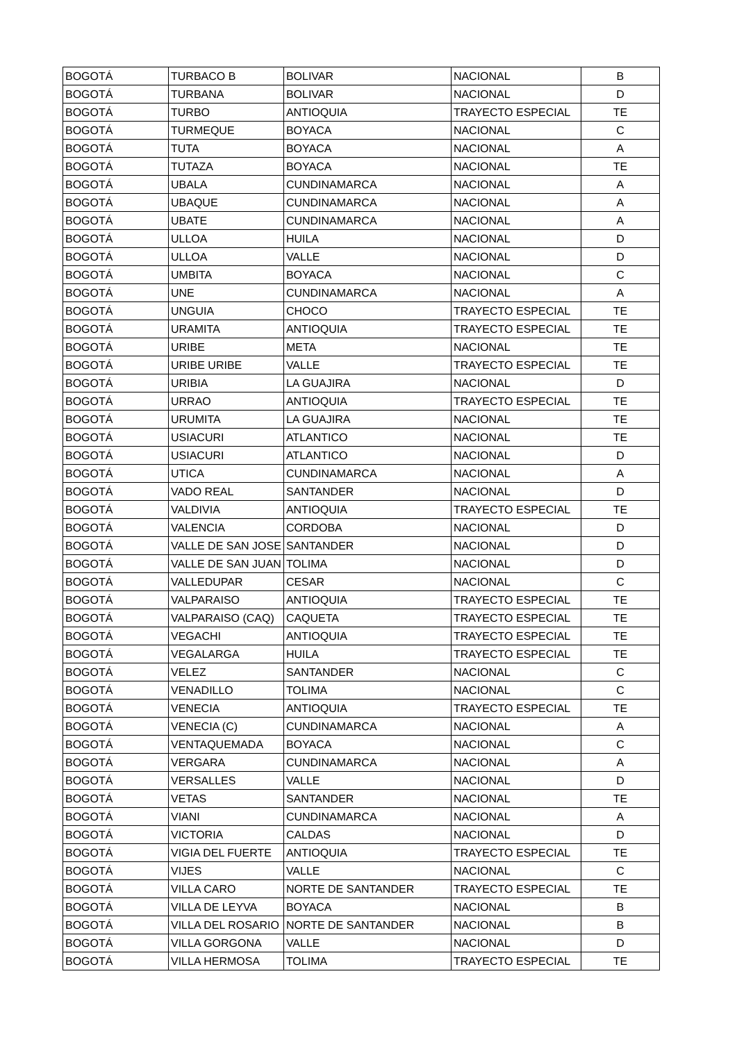| BOGOTÁ | TURBACO B | BOLIVAR | NACIONAL | B |
| BOGOTÁ | TURBANA | BOLIVAR | NACIONAL | D |
| BOGOTÁ | TURBO | ANTIOQUIA | TRAYECTO ESPECIAL | TE |
| BOGOTÁ | TURMEQUE | BOYACA | NACIONAL | C |
| BOGOTÁ | TUTA | BOYACA | NACIONAL | A |
| BOGOTÁ | TUTAZA | BOYACA | NACIONAL | TE |
| BOGOTÁ | UBALA | CUNDINAMARCA | NACIONAL | A |
| BOGOTÁ | UBAQUE | CUNDINAMARCA | NACIONAL | A |
| BOGOTÁ | UBATE | CUNDINAMARCA | NACIONAL | A |
| BOGOTÁ | ULLOA | HUILA | NACIONAL | D |
| BOGOTÁ | ULLOA | VALLE | NACIONAL | D |
| BOGOTÁ | UMBITA | BOYACA | NACIONAL | C |
| BOGOTÁ | UNE | CUNDINAMARCA | NACIONAL | A |
| BOGOTÁ | UNGUIA | CHOCO | TRAYECTO ESPECIAL | TE |
| BOGOTÁ | URAMITA | ANTIOQUIA | TRAYECTO ESPECIAL | TE |
| BOGOTÁ | URIBE | META | NACIONAL | TE |
| BOGOTÁ | URIBE URIBE | VALLE | TRAYECTO ESPECIAL | TE |
| BOGOTÁ | URIBIA | LA GUAJIRA | NACIONAL | D |
| BOGOTÁ | URRAO | ANTIOQUIA | TRAYECTO ESPECIAL | TE |
| BOGOTÁ | URUMITA | LA GUAJIRA | NACIONAL | TE |
| BOGOTÁ | USIACURI | ATLANTICO | NACIONAL | TE |
| BOGOTÁ | USIACURI | ATLANTICO | NACIONAL | D |
| BOGOTÁ | UTICA | CUNDINAMARCA | NACIONAL | A |
| BOGOTÁ | VADO REAL | SANTANDER | NACIONAL | D |
| BOGOTÁ | VALDIVIA | ANTIOQUIA | TRAYECTO ESPECIAL | TE |
| BOGOTÁ | VALENCIA | CORDOBA | NACIONAL | D |
| BOGOTÁ | VALLE DE SAN JOSE | SANTANDER | NACIONAL | D |
| BOGOTÁ | VALLE DE SAN JUAN | TOLIMA | NACIONAL | D |
| BOGOTÁ | VALLEDUPAR | CESAR | NACIONAL | C |
| BOGOTÁ | VALPARAISO | ANTIOQUIA | TRAYECTO ESPECIAL | TE |
| BOGOTÁ | VALPARAISO (CAQ) | CAQUETA | TRAYECTO ESPECIAL | TE |
| BOGOTÁ | VEGACHI | ANTIOQUIA | TRAYECTO ESPECIAL | TE |
| BOGOTÁ | VEGALARGA | HUILA | TRAYECTO ESPECIAL | TE |
| BOGOTÁ | VELEZ | SANTANDER | NACIONAL | C |
| BOGOTÁ | VENADILLO | TOLIMA | NACIONAL | C |
| BOGOTÁ | VENECIA | ANTIOQUIA | TRAYECTO ESPECIAL | TE |
| BOGOTÁ | VENECIA (C) | CUNDINAMARCA | NACIONAL | A |
| BOGOTÁ | VENTAQUEMADA | BOYACA | NACIONAL | C |
| BOGOTÁ | VERGARA | CUNDINAMARCA | NACIONAL | A |
| BOGOTÁ | VERSALLES | VALLE | NACIONAL | D |
| BOGOTÁ | VETAS | SANTANDER | NACIONAL | TE |
| BOGOTÁ | VIANI | CUNDINAMARCA | NACIONAL | A |
| BOGOTÁ | VICTORIA | CALDAS | NACIONAL | D |
| BOGOTÁ | VIGIA DEL FUERTE | ANTIOQUIA | TRAYECTO ESPECIAL | TE |
| BOGOTÁ | VIJES | VALLE | NACIONAL | C |
| BOGOTÁ | VILLA CARO | NORTE DE SANTANDER | TRAYECTO ESPECIAL | TE |
| BOGOTÁ | VILLA DE LEYVA | BOYACA | NACIONAL | B |
| BOGOTÁ | VILLA DEL ROSARIO | NORTE DE SANTANDER | NACIONAL | B |
| BOGOTÁ | VILLA GORGONA | VALLE | NACIONAL | D |
| BOGOTÁ | VILLA HERMOSA | TOLIMA | TRAYECTO ESPECIAL | TE |